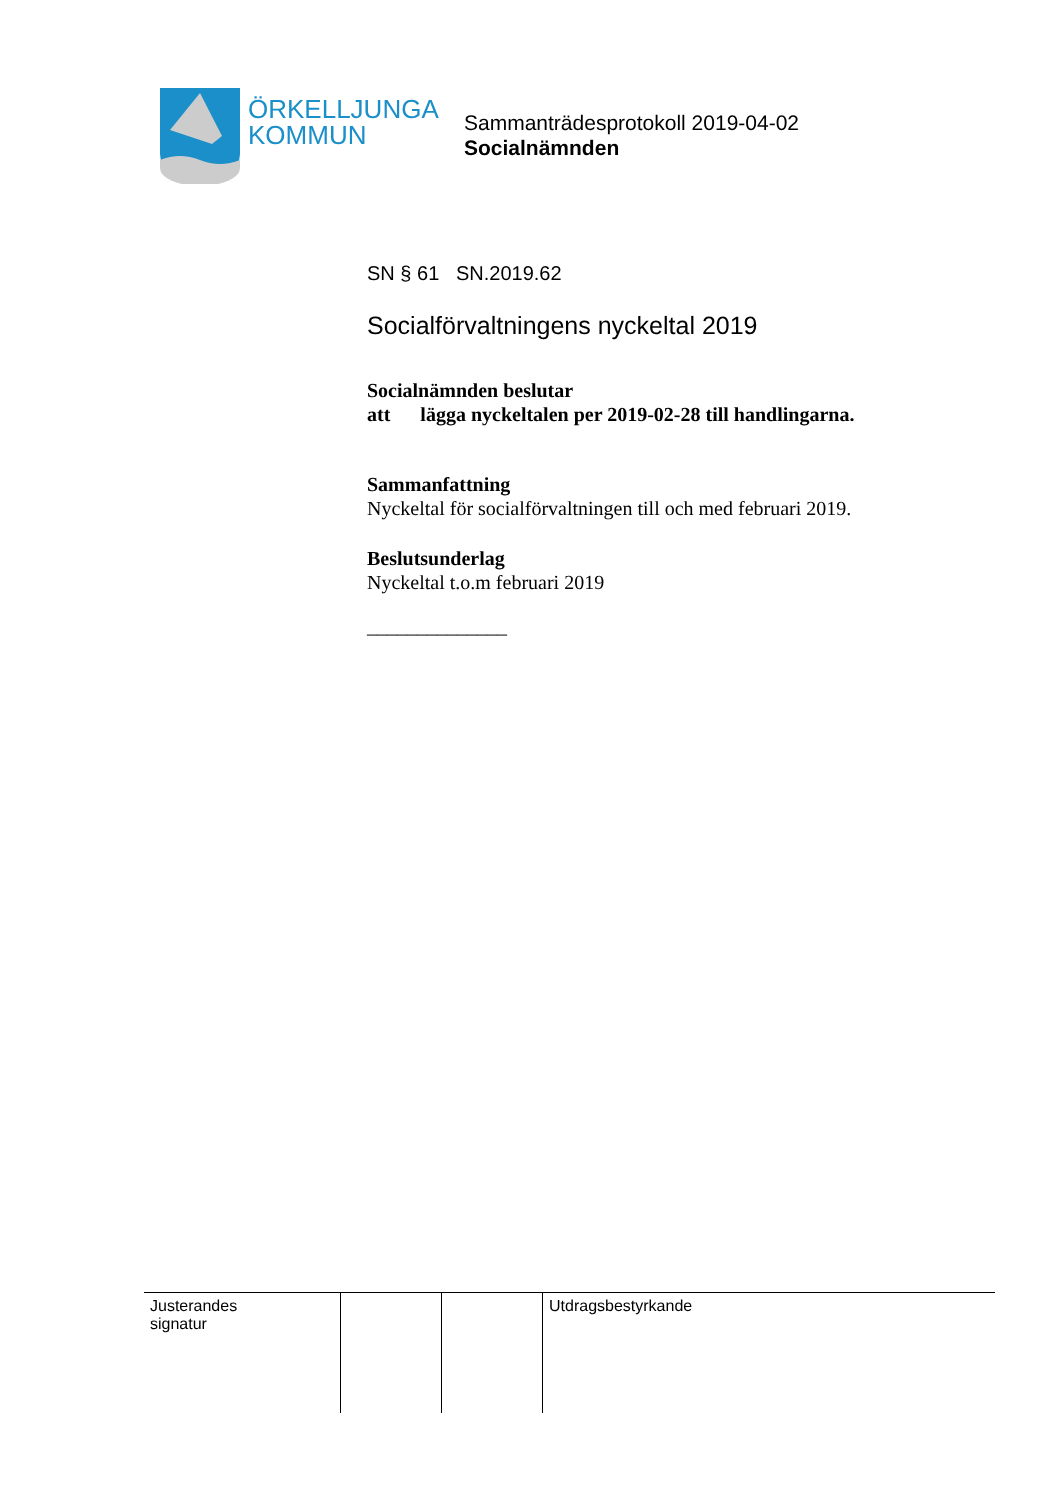ÖRKELLJUNGA
KOMMUN
Sammanträdesprotokoll 2019-04-02
Socialnämnden
SN § 61 SN.2019.62
Socialförvaltningens nyckeltal 2019
Socialnämnden beslutar
att lägga nyckeltalen per 2019-02-28 till handlingarna.
Sammanfattning
Nyckeltal för socialförvaltningen till och med februari 2019.
Beslutsunderlag
Nyckeltal t.o.m februari 2019
______________
| Justerandes signatur | | | Utdragsbestyrkande |